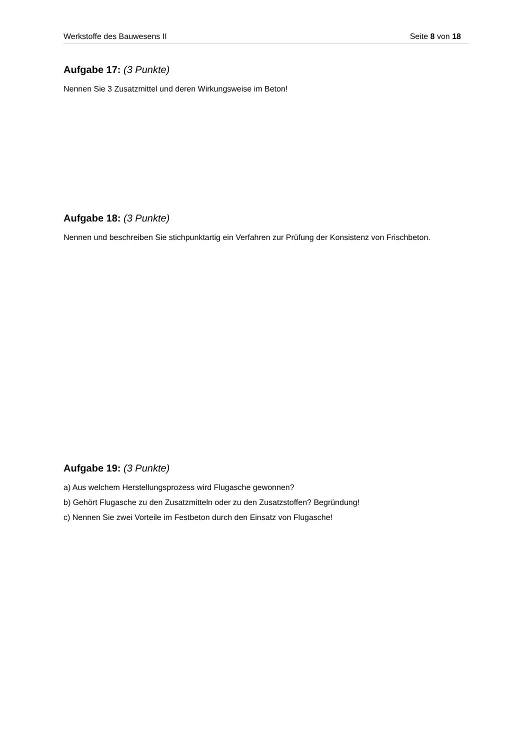Werkstoffe des Bauwesens II Seite 8 von 18
Aufgabe 17: (3 Punkte)
Nennen Sie 3 Zusatzmittel und deren Wirkungsweise im Beton!
Aufgabe 18: (3 Punkte)
Nennen und beschreiben Sie stichpunktartig ein Verfahren zur Prüfung der Konsistenz von Frischbeton.
Aufgabe 19: (3 Punkte)
a) Aus welchem Herstellungsprozess wird Flugasche gewonnen?
b) Gehört Flugasche zu den Zusatzmitteln oder zu den Zusatzstoffen? Begründung!
c) Nennen Sie zwei Vorteile im Festbeton durch den Einsatz von Flugasche!